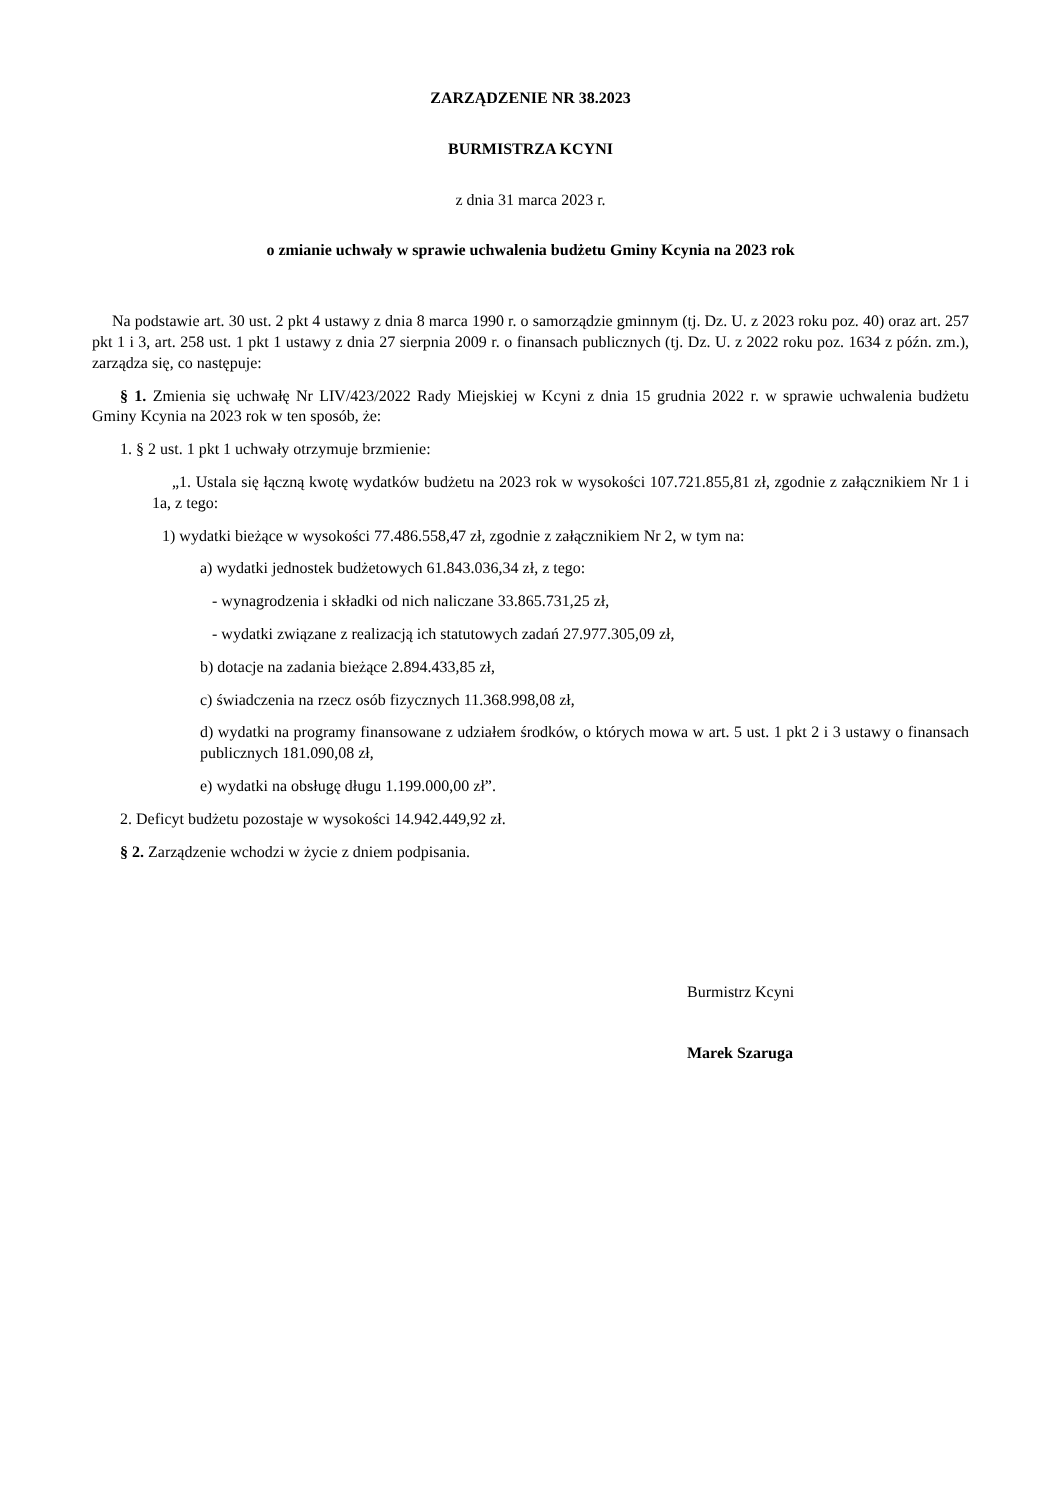ZARZĄDZENIE NR 38.2023
BURMISTRZA KCYNI
z dnia 31 marca 2023 r.
o zmianie uchwały w sprawie uchwalenia budżetu Gminy Kcynia na 2023 rok
Na podstawie art. 30 ust. 2 pkt 4 ustawy z dnia 8 marca 1990 r. o samorządzie gminnym (tj. Dz. U. z 2023 roku poz. 40) oraz art. 257 pkt 1 i 3, art. 258 ust. 1 pkt 1 ustawy z dnia 27 sierpnia 2009 r. o finansach publicznych (tj. Dz. U. z 2022 roku poz. 1634 z późn. zm.), zarządza się, co następuje:
§ 1. Zmienia się uchwałę Nr LIV/423/2022 Rady Miejskiej w Kcyni z dnia 15 grudnia 2022 r. w sprawie uchwalenia budżetu Gminy Kcynia na 2023 rok w ten sposób, że:
1. § 2 ust. 1 pkt 1 uchwały otrzymuje brzmienie:
„1. Ustala się łączną kwotę wydatków budżetu na 2023 rok w wysokości 107.721.855,81 zł, zgodnie z załącznikiem Nr 1 i 1a, z tego:
1) wydatki bieżące w wysokości 77.486.558,47 zł, zgodnie z załącznikiem Nr 2, w tym na:
a) wydatki jednostek budżetowych 61.843.036,34 zł, z tego:
- wynagrodzenia i składki od nich naliczane 33.865.731,25 zł,
- wydatki związane z realizacją ich statutowych zadań 27.977.305,09 zł,
b) dotacje na zadania bieżące 2.894.433,85 zł,
c) świadczenia na rzecz osób fizycznych 11.368.998,08 zł,
d) wydatki na programy finansowane z udziałem środków, o których mowa w art. 5 ust. 1 pkt 2 i 3 ustawy o finansach publicznych 181.090,08 zł,
e) wydatki na obsługę długu 1.199.000,00 zł”.
2. Deficyt budżetu pozostaje w wysokości 14.942.449,92 zł.
§ 2. Zarządzenie wchodzi w życie z dniem podpisania.
Burmistrz Kcyni
Marek Szaruga